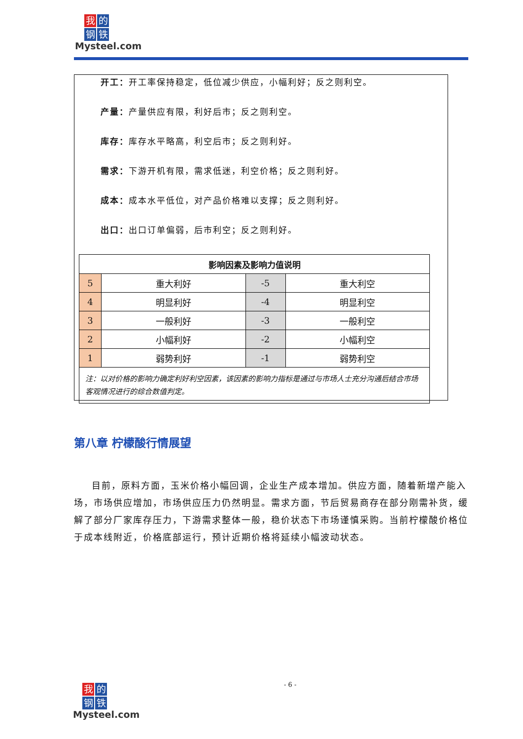我的
钢铁
Mysteel.com
开工：开工率保持稳定，低位减少供应，小幅利好；反之则利空。
产量：产量供应有限，利好后市；反之则利空。
库存：库存水平略高，利空后市；反之则利好。
需求：下游开机有限，需求低迷，利空价格；反之则利好。
成本：成本水平低位，对产品价格难以支撑；反之则利好。
出口：出口订单偏弱，后市利空；反之则利好。
| 影响因素及影响力值说明 | | | |
| --- | --- | --- | --- |
| 5 | 重大利好 | -5 | 重大利空 |
| 4 | 明显利好 | -4 | 明显利空 |
| 3 | 一般利好 | -3 | 一般利空 |
| 2 | 小幅利好 | -2 | 小幅利空 |
| 1 | 弱势利好 | -1 | 弱势利空 |
| 注：以对价格的影响力确定利好利空因素，该因素的影响力指标是通过与市场人士充分沟通后结合市场客观情况进行的综合数值判定。 | | | |
第八章 柠檬酸行情展望
目前，原料方面，玉米价格小幅回调，企业生产成本增加。供应方面，随着新增产能入场，市场供应增加，市场供应压力仍然明显。需求方面，节后贸易商存在部分刚需补货，缓解了部分厂家库存压力，下游需求整体一般，稳价状态下市场谨慎采购。当前柠檬酸价格位于成本线附近，价格底部运行，预计近期价格将延续小幅波动状态。
- 6 -
我的
钢铁
Mysteel.com